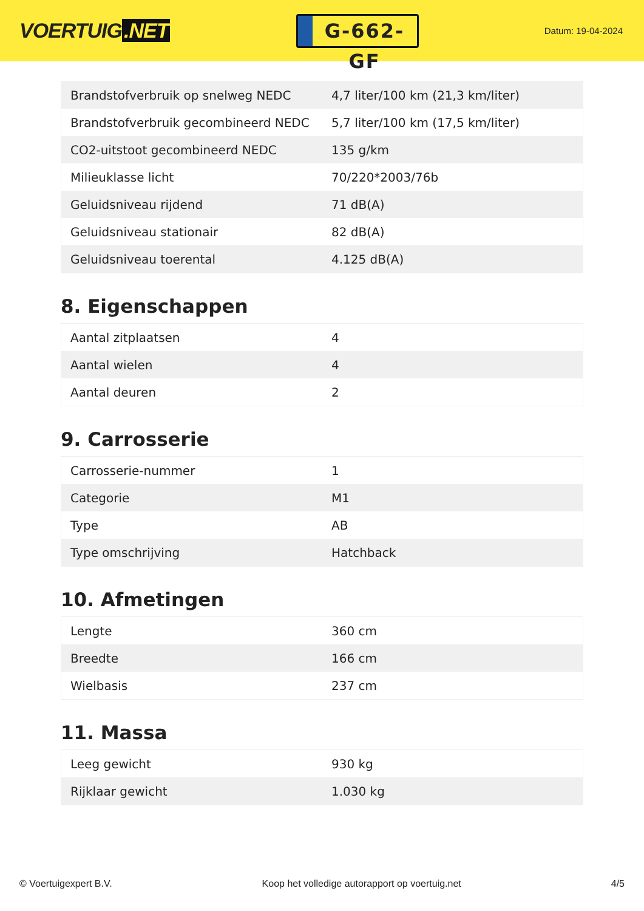VOERTUIG.NET
G-662-GF
Datum: 19-04-2024
| Brandstofverbruik op snelweg NEDC | 4,7 liter/100 km (21,3 km/liter) |
| Brandstofverbruik gecombineerd NEDC | 5,7 liter/100 km (17,5 km/liter) |
| CO2-uitstoot gecombineerd NEDC | 135 g/km |
| Milieuklasse licht | 70/220*2003/76b |
| Geluidsniveau rijdend | 71 dB(A) |
| Geluidsniveau stationair | 82 dB(A) |
| Geluidsniveau toerental | 4.125 dB(A) |
8. Eigenschappen
| Aantal zitplaatsen | 4 |
| Aantal wielen | 4 |
| Aantal deuren | 2 |
9. Carrosserie
| Carrosserie-nummer | 1 |
| Categorie | M1 |
| Type | AB |
| Type omschrijving | Hatchback |
10. Afmetingen
| Lengte | 360 cm |
| Breedte | 166 cm |
| Wielbasis | 237 cm |
11. Massa
| Leeg gewicht | 930 kg |
| Rijklaar gewicht | 1.030 kg |
© Voertuigexpert B.V. Koop het volledige autorapport op voertuig.net 4/5